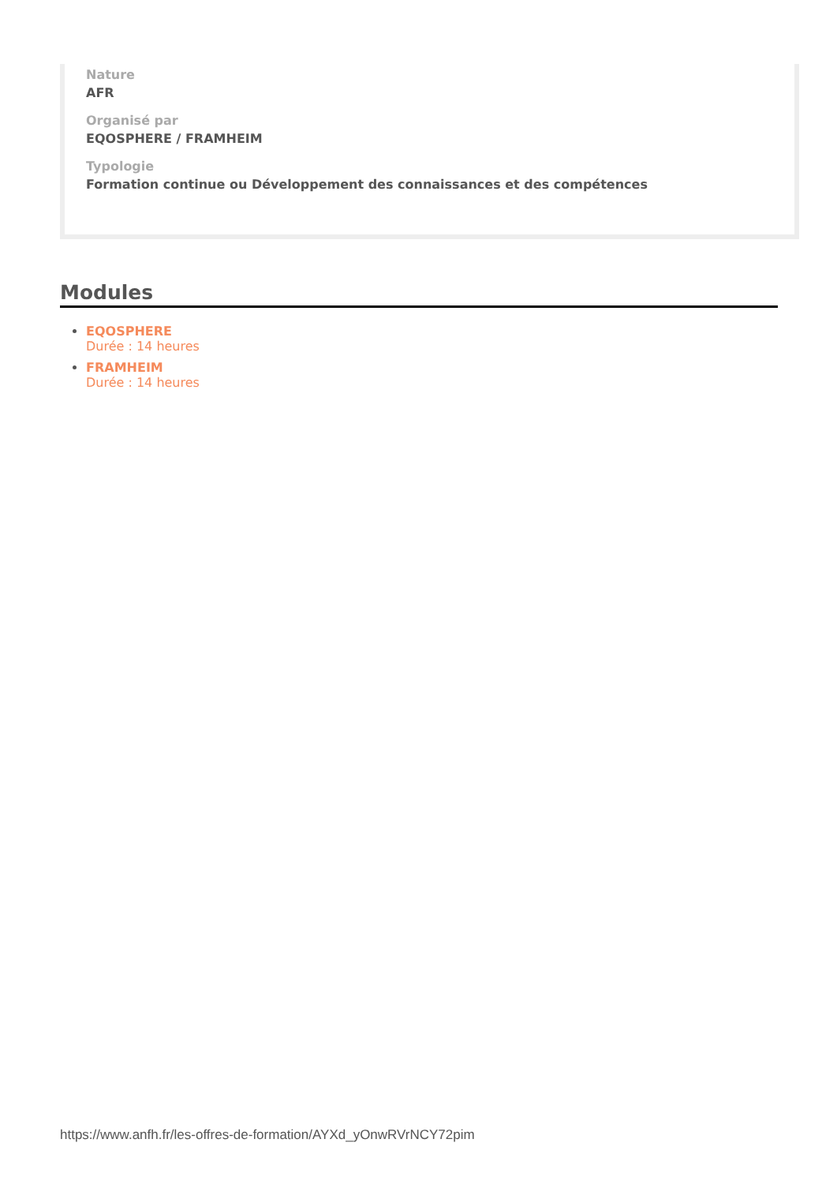Nature
AFR
Organisé par
EQOSPHERE / FRAMHEIM
Typologie
Formation continue ou Développement des connaissances et des compétences
Modules
EQOSPHERE
Durée : 14 heures
FRAMHEIM
Durée : 14 heures
https://www.anfh.fr/les-offres-de-formation/AYXd_yOnwRVrNCY72pim